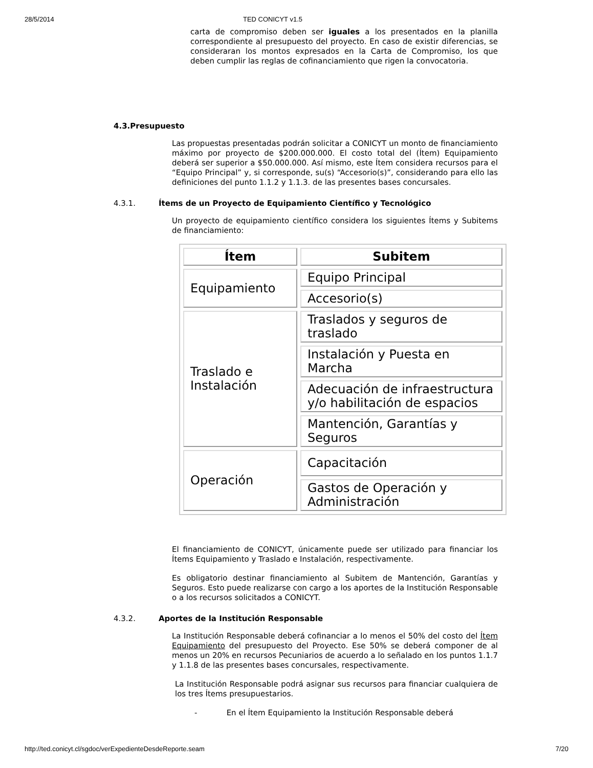28/5/2014 TED CONICYT v1.5
carta de compromiso deben ser iguales a los presentados en la planilla correspondiente al presupuesto del proyecto. En caso de existir diferencias, se consideraran los montos expresados en la Carta de Compromiso, los que deben cumplir las reglas de cofinanciamiento que rigen la convocatoria.
4.3.Presupuesto
Las propuestas presentadas podrán solicitar a CONICYT un monto de financiamiento máximo por proyecto de $200.000.000. El costo total del (Ítem) Equipamiento deberá ser superior a $50.000.000. Así mismo, este Ítem considera recursos para el “Equipo Principal” y, si corresponde, su(s) “Accesorio(s)”, considerando para ello las definiciones del punto 1.1.2 y 1.1.3. de las presentes bases concursales.
4.3.1. Ítems de un Proyecto de Equipamiento Científico y Tecnológico
Un proyecto de equipamiento científico considera los siguientes Ítems y Subitems de financiamiento:
| Ítem | Subitem |
| --- | --- |
| Equipamiento | Equipo Principal |
| | Accesorio(s) |
| Traslado e Instalación | Traslados y seguros de traslado |
| | Instalación y Puesta en Marcha |
| | Adecuación de infraestructura y/o habilitación de espacios |
| | Mantención, Garantías y Seguros |
| Operación | Capacitación |
| | Gastos de Operación y Administración |
El financiamiento de CONICYT, únicamente puede ser utilizado para financiar los Ítems Equipamiento y Traslado e Instalación, respectivamente.
Es obligatorio destinar financiamiento al Subitem de Mantención, Garantías y Seguros. Esto puede realizarse con cargo a los aportes de la Institución Responsable o a los recursos solicitados a CONICYT.
4.3.2. Aportes de la Institución Responsable
La Institución Responsable deberá cofinanciar a lo menos el 50% del costo del Ítem Equipamiento del presupuesto del Proyecto. Ese 50% se deberá componer de al menos un 20% en recursos Pecuniarios de acuerdo a lo señalado en los puntos 1.1.7 y 1.1.8 de las presentes bases concursales, respectivamente.
La Institución Responsable podrá asignar sus recursos para financiar cualquiera de los tres Ítems presupuestarios.
- En el Ítem Equipamiento la Institución Responsable deberá
http://ted.conicyt.cl/sgdoc/verExpedienteDesdeReporte.seam 7/20